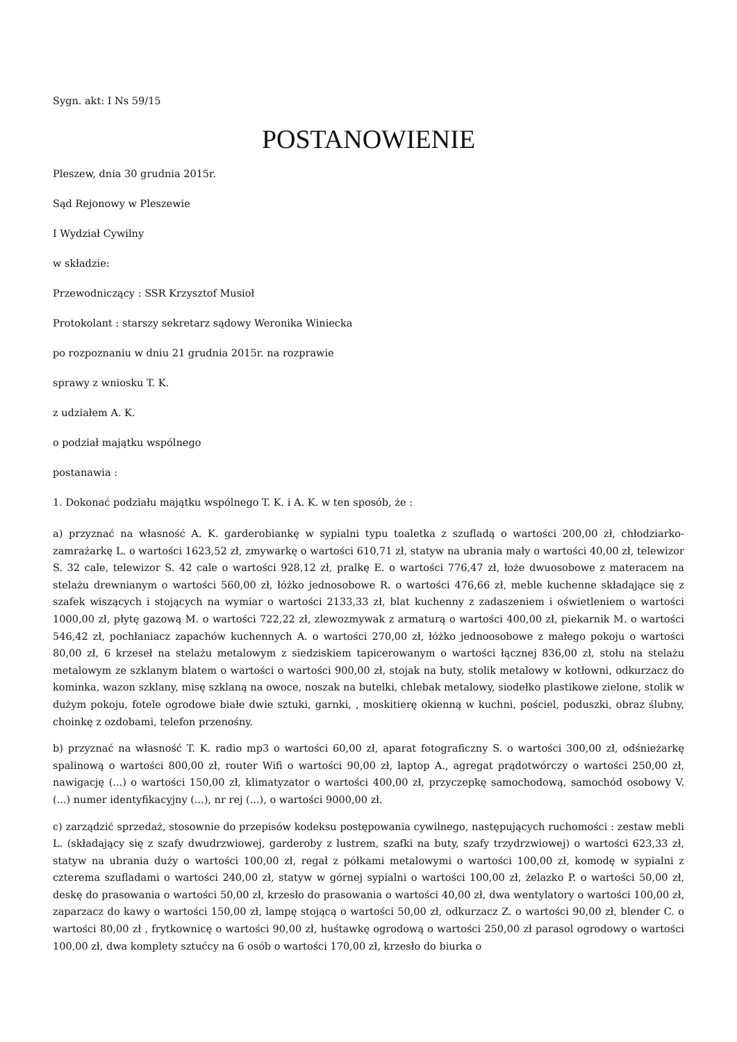Sygn. akt: I Ns 59/15
POSTANOWIENIE
Pleszew, dnia 30 grudnia 2015r.
Sąd Rejonowy w Pleszewie
I Wydział Cywilny
w składzie:
Przewodniczący : SSR Krzysztof Musioł
Protokolant : starszy sekretarz sądowy Weronika Winiecka
po rozpoznaniu w dniu 21 grudnia 2015r. na rozprawie
sprawy z wniosku T. K.
z udziałem A. K.
o podział majątku wspólnego
postanawia :
1. Dokonać podziału majątku wspólnego T. K. i A. K. w ten sposób, że :
a) przyznać na własność A. K. garderobiankę w sypialni typu toaletka z szufladą o wartości 200,00 zł, chłodziarko-zamrażarkę L. o wartości 1623,52 zł, zmywarkę o wartości 610,71 zł, statyw na ubrania mały o wartości 40,00 zł, telewizor S. 32 cale, telewizor S. 42 cale o wartości 928,12 zł, pralkę E. o wartości 776,47 zł, łoże dwuosobowe z materacem na stelażu drewnianym o wartości 560,00 zł, łóżko jednosobowe R. o wartości 476,66 zł, meble kuchenne składające się z szafek wiszących i stojących na wymiar o wartości 2133,33 zł, blat kuchenny z zadaszeniem i oświetleniem o wartości 1000,00 zł, płytę gazową M. o wartości 722,22 zł, zlewozmywak z armaturą o wartości 400,00 zł, piekarnik M. o wartości 546,42 zł, pochłaniacz zapachów kuchennych A. o wartości 270,00 zł, łóżko jednoosobowe z małego pokoju o wartości 80,00 zł, 6 krzeseł na stelażu metalowym z siedziskiem tapicerowanym o wartości łącznej 836,00 zł, stołu na stelażu metalowym ze szklanym blatem o wartości o wartości 900,00 zł, stojak na buty, stolik metalowy w kotłowni, odkurzacz do kominka, wazon szklany, misę szklaną na owoce, noszak na butelki, chlebak metalowy, siodełko plastikowe zielone, stolik w dużym pokoju, fotele ogrodowe białe dwie sztuki, garnki, , moskitierę okienną w kuchni, pościel, poduszki, obraz ślubny, choinkę z ozdobami, telefon przenośny.
b) przyznać na własność T. K. radio mp3 o wartości 60,00 zł, aparat fotograficzny S. o wartości 300,00 zł, odśnieżarkę spalinową o wartości 800,00 zł, router Wifi o wartości 90,00 zł, laptop A., agregat prądotwórczy o wartości 250,00 zł, nawigację (...) o wartości 150,00 zł, klimatyzator o wartości 400,00 zł, przyczepkę samochodową, samochód osobowy V. (...) numer identyfikacyjny (...), nr rej (...), o wartości 9000,00 zł.
c) zarządzić sprzedaż, stosownie do przepisów kodeksu postępowania cywilnego, następujących ruchomości : zestaw mebli L. (składający się z szafy dwudrzwiowej, garderoby z lustrem, szafki na buty, szafy trzydrzwiowej) o wartości 623,33 zł, statyw na ubrania duży o wartości 100,00 zł, regał z półkami metalowymi o wartości 100,00 zł, komodę w sypialni z czterema szufladami o wartości 240,00 zł, statyw w górnej sypialni o wartości 100,00 zł, żelazko P. o wartości 50,00 zł, deskę do prasowania o wartości 50,00 zł, krzesło do prasowania o wartości 40,00 zł, dwa wentylatory o wartości 100,00 zł, zaparzacz do kawy o wartości 150,00 zł, lampę stojącą o wartości 50,00 zł, odkurzacz Z. o wartości 90,00 zł, blender C. o wartości 80,00 zł , frytkownicę o wartości 90,00 zł, huśtawkę ogrodową o wartości 250,00 zł parasol ogrodowy o wartości 100,00 zł, dwa komplety sztućcy na 6 osób o wartości 170,00 zł, krzesło do biurka o